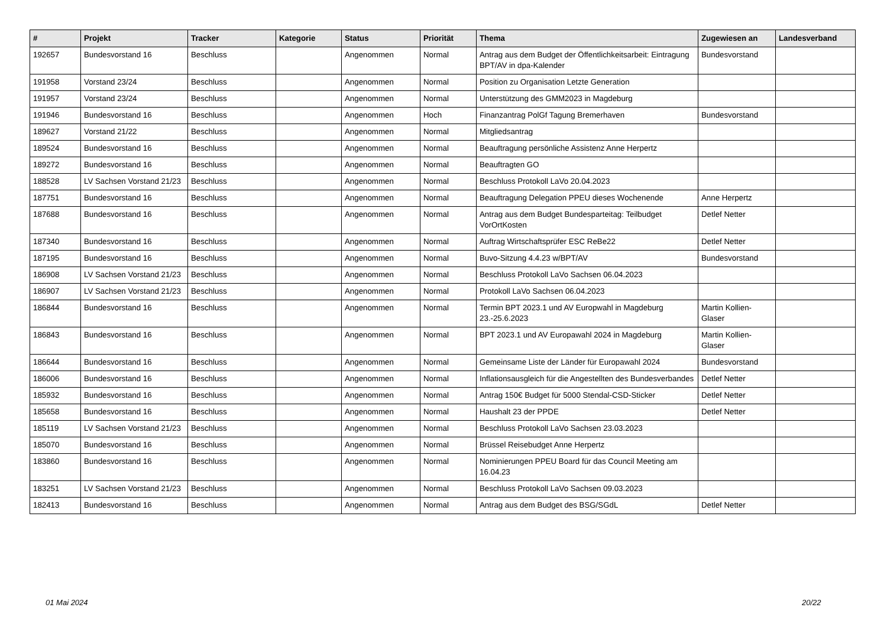| # | Projekt | Tracker | Kategorie | Status | Priorität | Thema | Zugewiesen an | Landesverband |
| --- | --- | --- | --- | --- | --- | --- | --- | --- |
| 192657 | Bundesvorstand 16 | Beschluss | | Angenommen | Normal | Antrag aus dem Budget der Öffentlichkeitsarbeit: Eintragung BPT/AV in dpa-Kalender | Bundesvorstand | |
| 191958 | Vorstand 23/24 | Beschluss | | Angenommen | Normal | Position zu Organisation Letzte Generation | | |
| 191957 | Vorstand 23/24 | Beschluss | | Angenommen | Normal | Unterstützung des GMM2023 in Magdeburg | | |
| 191946 | Bundesvorstand 16 | Beschluss | | Angenommen | Hoch | Finanzantrag PolGf Tagung Bremerhaven | Bundesvorstand | |
| 189627 | Vorstand 21/22 | Beschluss | | Angenommen | Normal | Mitgliedsantrag | | |
| 189524 | Bundesvorstand 16 | Beschluss | | Angenommen | Normal | Beauftragung persönliche Assistenz Anne Herpertz | | |
| 189272 | Bundesvorstand 16 | Beschluss | | Angenommen | Normal | Beauftragten GO | | |
| 188528 | LV Sachsen Vorstand 21/23 | Beschluss | | Angenommen | Normal | Beschluss Protokoll LaVo 20.04.2023 | | |
| 187751 | Bundesvorstand 16 | Beschluss | | Angenommen | Normal | Beauftragung Delegation PPEU dieses Wochenende | Anne Herpertz | |
| 187688 | Bundesvorstand 16 | Beschluss | | Angenommen | Normal | Antrag aus dem Budget Bundesparteitag: Teilbudget VorOrtKosten | Detlef Netter | |
| 187340 | Bundesvorstand 16 | Beschluss | | Angenommen | Normal | Auftrag Wirtschaftsprüfer ESC ReBe22 | Detlef Netter | |
| 187195 | Bundesvorstand 16 | Beschluss | | Angenommen | Normal | Buvo-Sitzung 4.4.23 w/BPT/AV | Bundesvorstand | |
| 186908 | LV Sachsen Vorstand 21/23 | Beschluss | | Angenommen | Normal | Beschluss Protokoll LaVo Sachsen 06.04.2023 | | |
| 186907 | LV Sachsen Vorstand 21/23 | Beschluss | | Angenommen | Normal | Protokoll LaVo Sachsen 06.04.2023 | | |
| 186844 | Bundesvorstand 16 | Beschluss | | Angenommen | Normal | Termin BPT 2023.1 und AV Europwahl in Magdeburg 23.-25.6.2023 | Martin Kollien-Glaser | |
| 186843 | Bundesvorstand 16 | Beschluss | | Angenommen | Normal | BPT 2023.1 und AV Europawahl 2024 in Magdeburg | Martin Kollien-Glaser | |
| 186644 | Bundesvorstand 16 | Beschluss | | Angenommen | Normal | Gemeinsame Liste der Länder für Europawahl 2024 | Bundesvorstand | |
| 186006 | Bundesvorstand 16 | Beschluss | | Angenommen | Normal | Inflationsausgleich für die Angestellten des Bundesverbandes | Detlef Netter | |
| 185932 | Bundesvorstand 16 | Beschluss | | Angenommen | Normal | Antrag 150€ Budget für 5000 Stendal-CSD-Sticker | Detlef Netter | |
| 185658 | Bundesvorstand 16 | Beschluss | | Angenommen | Normal | Haushalt 23 der PPDE | Detlef Netter | |
| 185119 | LV Sachsen Vorstand 21/23 | Beschluss | | Angenommen | Normal | Beschluss Protokoll LaVo Sachsen 23.03.2023 | | |
| 185070 | Bundesvorstand 16 | Beschluss | | Angenommen | Normal | Brüssel Reisebudget Anne Herpertz | | |
| 183860 | Bundesvorstand 16 | Beschluss | | Angenommen | Normal | Nominierungen PPEU Board für das Council Meeting am 16.04.23 | | |
| 183251 | LV Sachsen Vorstand 21/23 | Beschluss | | Angenommen | Normal | Beschluss Protokoll LaVo Sachsen 09.03.2023 | | |
| 182413 | Bundesvorstand 16 | Beschluss | | Angenommen | Normal | Antrag aus dem Budget des BSG/SGdL | Detlef Netter | |
01 Mai 2024 20/22